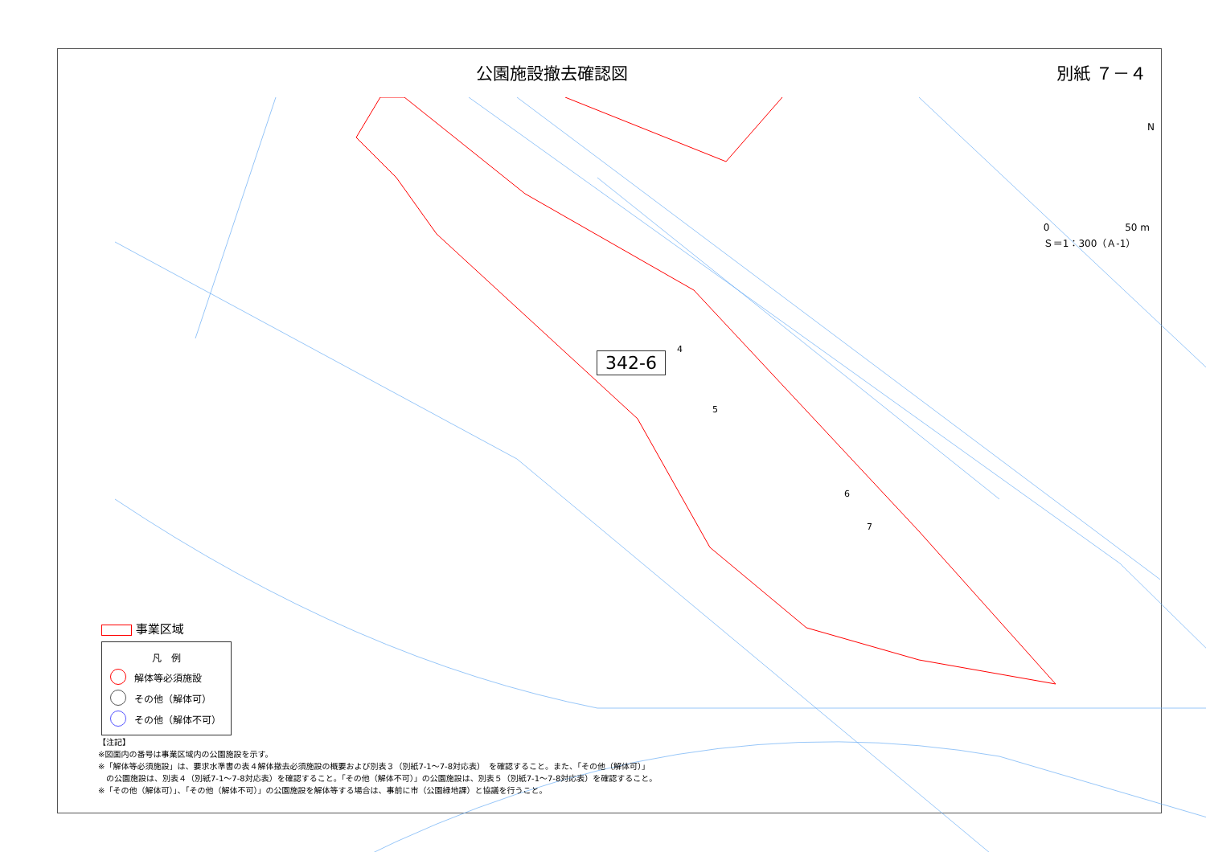公園施設撤去確認図 別紙 ７－４
0 50 m
Ｓ＝1：300（Ａ-1）
N
342-6
4
5
6
7
事業区域
凡　例
解体等必須施設
その他（解体可）
その他（解体不可）
【注記】
※図面内の番号は事業区域内の公園施設を示す。
※「解体等必須施設」は、要求水準書の表４解体撤去必須施設の概要および別表３（別紙7-1～7-8対応表）　を確認すること。また、「その他（解体可）」
　の公園施設は、別表４（別紙7-1～7-8対応表）を確認すること。「その他（解体不可）」の公園施設は、別表５（別紙7-1～7-8対応表）を確認すること。
※「その他（解体可）」、「その他（解体不可）」の公園施設を解体等する場合は、事前に市（公園緑地課）と協議を行うこと。